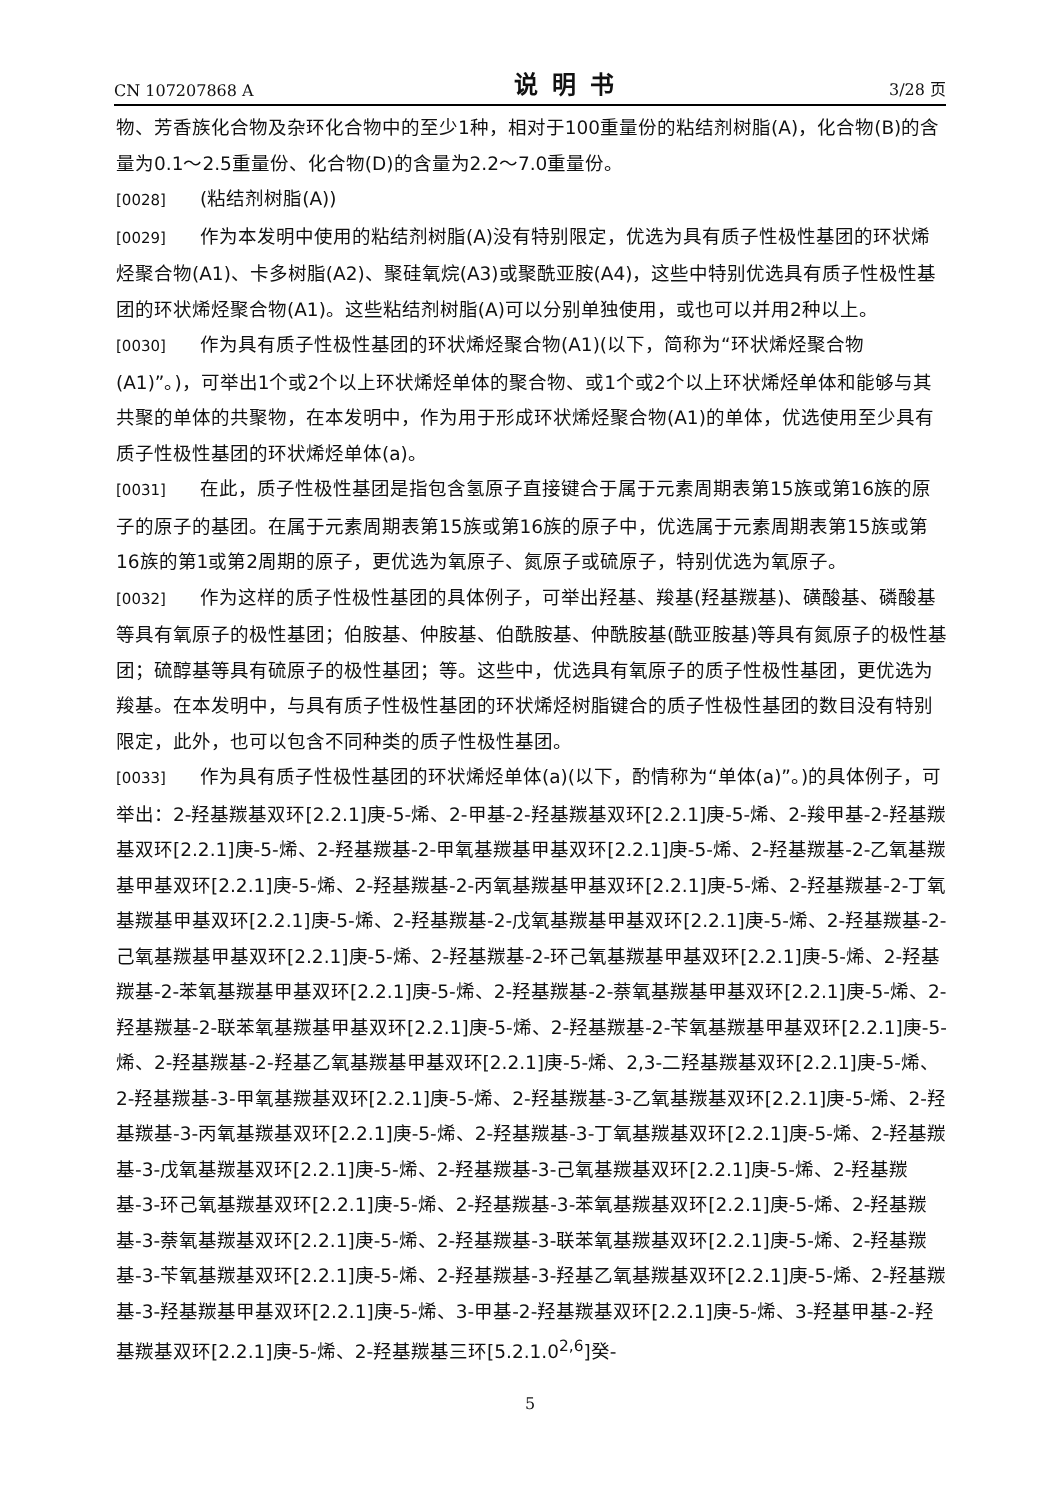CN 107207868 A 说明书 3/28 页
物、芳香族化合物及杂环化合物中的至少1种，相对于100重量份的粘结剂树脂(A)，化合物(B)的含量为0.1～2.5重量份、化合物(D)的含量为2.2～7.0重量份。
[0028] (粘结剂树脂(A))
[0029] 作为本发明中使用的粘结剂树脂(A)没有特别限定，优选为具有质子性极性基团的环状烯烃聚合物(A1)、卡多树脂(A2)、聚硅氧烷(A3)或聚酰亚胺(A4)，这些中特别优选具有质子性极性基团的环状烯烃聚合物(A1)。这些粘结剂树脂(A)可以分别单独使用，或也可以并用2种以上。
[0030] 作为具有质子性极性基团的环状烯烃聚合物(A1)(以下，简称为“环状烯烃聚合物(A1)”。)，可举出1个或2个以上环状烯烃单体的聚合物、或1个或2个以上环状烯烃单体和能够与其共聚的单体的共聚物，在本发明中，作为用于形成环状烯烃聚合物(A1)的单体，优选使用至少具有质子性极性基团的环状烯烃单体(a)。
[0031] 在此，质子性极性基团是指包含氢原子直接键合于属于元素周期表第15族或第16族的原子的原子的基团。在属于元素周期表第15族或第16族的原子中，优选属于元素周期表第15族或第16族的第1或第2周期的原子，更优选为氧原子、氮原子或硫原子，特别优选为氧原子。
[0032] 作为这样的质子性极性基团的具体例子，可举出羟基、羧基(羟基羰基)、磺酸基、磷酸基等具有氧原子的极性基团；伯胺基、仲胺基、伯酰胺基、仲酰胺基(酰亚胺基)等具有氮原子的极性基团；硫醇基等具有硫原子的极性基团；等。这些中，优选具有氧原子的质子性极性基团，更优选为羧基。在本发明中，与具有质子性极性基团的环状烯烃树脂键合的质子性极性基团的数目没有特别限定，此外，也可以包含不同种类的质子性极性基团。
[0033] 作为具有质子性极性基团的环状烯烃单体(a)(以下，酌情称为“单体(a)”。)的具体例子，可举出：2-羟基羰基双环[2.2.1]庚-5-烯、2-甲基-2-羟基羰基双环[2.2.1]庚-5-烯、2-羧甲基-2-羟基羰基双环[2.2.1]庚-5-烯、2-羟基羰基-2-甲氧基羰基甲基双环[2.2.1]庚-5-烯、2-羟基羰基-2-乙氧基羰基甲基双环[2.2.1]庚-5-烯、2-羟基羰基-2-丙氧基羰基甲基双环[2.2.1]庚-5-烯、2-羟基羰基-2-丁氧基羰基甲基双环[2.2.1]庚-5-烯、2-羟基羰基-2-戊氧基羰基甲基双环[2.2.1]庚-5-烯、2-羟基羰基-2-己氧基羰基甲基双环[2.2.1]庚-5-烯、2-羟基羰基-2-环己氧基羰基甲基双环[2.2.1]庚-5-烯、2-羟基羰基-2-苯氧基羰基甲基双环[2.2.1]庚-5-烯、2-羟基羰基-2-萘氧基羰基甲基双环[2.2.1]庚-5-烯、2-羟基羰基-2-联苯氧基羰基甲基双环[2.2.1]庚-5-烯、2-羟基羰基-2-苄氧基羰基甲基双环[2.2.1]庚-5-烯、2-羟基羰基-2-羟基乙氧基羰基甲基双环[2.2.1]庚-5-烯、2,3-二羟基羰基双环[2.2.1]庚-5-烯、2-羟基羰基-3-甲氧基羰基双环[2.2.1]庚-5-烯、2-羟基羰基-3-乙氧基羰基双环[2.2.1]庚-5-烯、2-羟基羰基-3-丙氧基羰基双环[2.2.1]庚-5-烯、2-羟基羰基-3-丁氧基羰基双环[2.2.1]庚-5-烯、2-羟基羰基-3-戊氧基羰基双环[2.2.1]庚-5-烯、2-羟基羰基-3-己氧基羰基双环[2.2.1]庚-5-烯、2-羟基羰基-3-环己氧基羰基双环[2.2.1]庚-5-烯、2-羟基羰基-3-苯氧基羰基双环[2.2.1]庚-5-烯、2-羟基羰基-3-萘氧基羰基双环[2.2.1]庚-5-烯、2-羟基羰基-3-联苯氧基羰基双环[2.2.1]庚-5-烯、2-羟基羰基-3-苄氧基羰基双环[2.2.1]庚-5-烯、2-羟基羰基-3-羟基乙氧基羰基双环[2.2.1]庚-5-烯、2-羟基羰基-3-羟基羰基甲基双环[2.2.1]庚-5-烯、3-甲基-2-羟基羰基双环[2.2.1]庚-5-烯、3-羟基甲基-2-羟基羰基双环[2.2.1]庚-5-烯、2-羟基羰基三环[5.2.1.0<sup>2,6</sup>]癸-
5